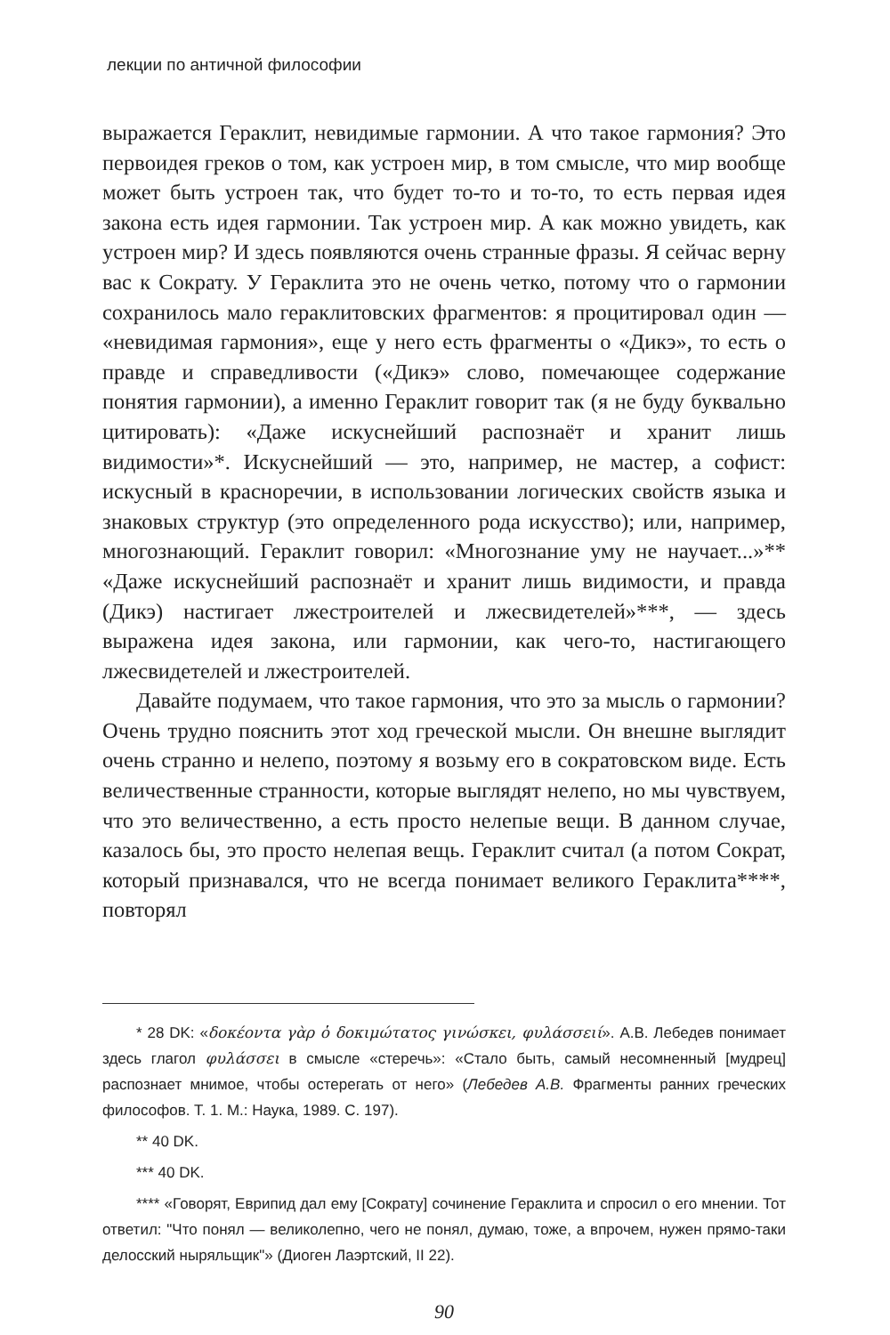лекции по античной философии
выражается Гераклит, невидимые гармонии. А что такое гармония? Это первоидея греков о том, как устроен мир, в том смысле, что мир вообще может быть устроен так, что будет то-то и то-то, то есть первая идея закона есть идея гармонии. Так устроен мир. А как можно увидеть, как устроен мир? И здесь появляются очень странные фразы. Я сейчас верну вас к Сократу. У Гераклита это не очень четко, потому что о гармонии сохранилось мало гераклитовских фрагментов: я процитировал один — «невидимая гармония», еще у него есть фрагменты о «Дикэ», то есть о правде и справедливости («Дикэ» слово, помечающее содержание понятия гармонии), а именно Гераклит говорит так (я не буду буквально цитировать): «Даже искуснейший распознаёт и хранит лишь видимости»*. Искуснейший — это, например, не мастер, а софист: искусный в красноречии, в использовании логических свойств языка и знаковых структур (это определенного рода искусство); или, например, многознающий. Гераклит говорил: «Многознание уму не научает...»** «Даже искуснейший распознаёт и хранит лишь видимости, и правда (Дикэ) настигает лжестроителей и лжесвидетелей»***, — здесь выражена идея закона, или гармонии, как чего-то, настигающего лжесвидетелей и лжестроителей.
Давайте подумаем, что такое гармония, что это за мысль о гармонии? Очень трудно пояснить этот ход греческой мысли. Он внешне выглядит очень странно и нелепо, поэтому я возьму его в сократовском виде. Есть величественные странности, которые выглядят нелепо, но мы чувствуем, что это величественно, а есть просто нелепые вещи. В данном случае, казалось бы, это просто нелепая вещь. Гераклит считал (а потом Сократ, который признавался, что не всегда понимает великого Гераклита****, повторял
* 28 DK: «δοκέοντα γὰρ ὁ δοκιμώτατος γινώσκει, φυλάσσειί». А.В. Лебедев понимает здесь глагол φυλάσσει в смысле «стеречь»: «Стало быть, самый несомненный [мудрец] распознает мнимое, чтобы остерегать от него» (Лебедев А.В. Фрагменты ранних греческих философов. Т. 1. М.: Наука, 1989. С. 197).
** 40 DK.
*** 40 DK.
**** «Говорят, Еврипид дал ему [Сократу] сочинение Гераклита и спросил о его мнении. Тот ответил: "Что понял — великолепно, чего не понял, думаю, тоже, а впрочем, нужен прямо-таки делосский ныряльщик"» (Диоген Лаэртский, II 22).
90